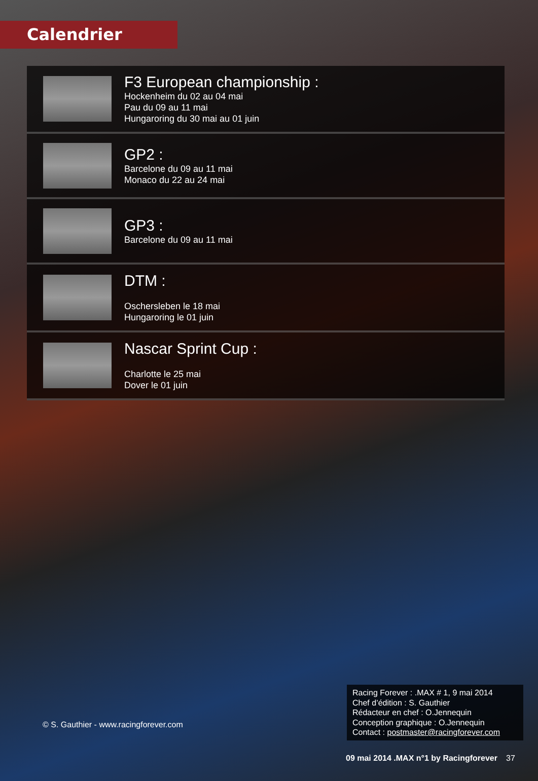Calendrier
F3 European championship :
Hockenheim du 02 au 04 mai
Pau du 09 au 11 mai
Hungaroring du 30 mai au 01 juin
GP2 :
Barcelone du 09 au 11 mai
Monaco du 22 au 24 mai
GP3 :
Barcelone du 09 au 11 mai
DTM :
Oschersleben le 18 mai
Hungaroring le 01 juin
Nascar Sprint Cup :
Charlotte le 25 mai
Dover le 01 juin
© S. Gauthier - www.racingforever.com
Racing Forever : .MAX # 1, 9 mai 2014
Chef d’édition : S. Gauthier
Rédacteur en chef : O.Jennequin
Conception graphique : O.Jennequin
Contact : postmaster@racingforever.com
09 mai 2014 .MAX n°1 by Racingforever
37